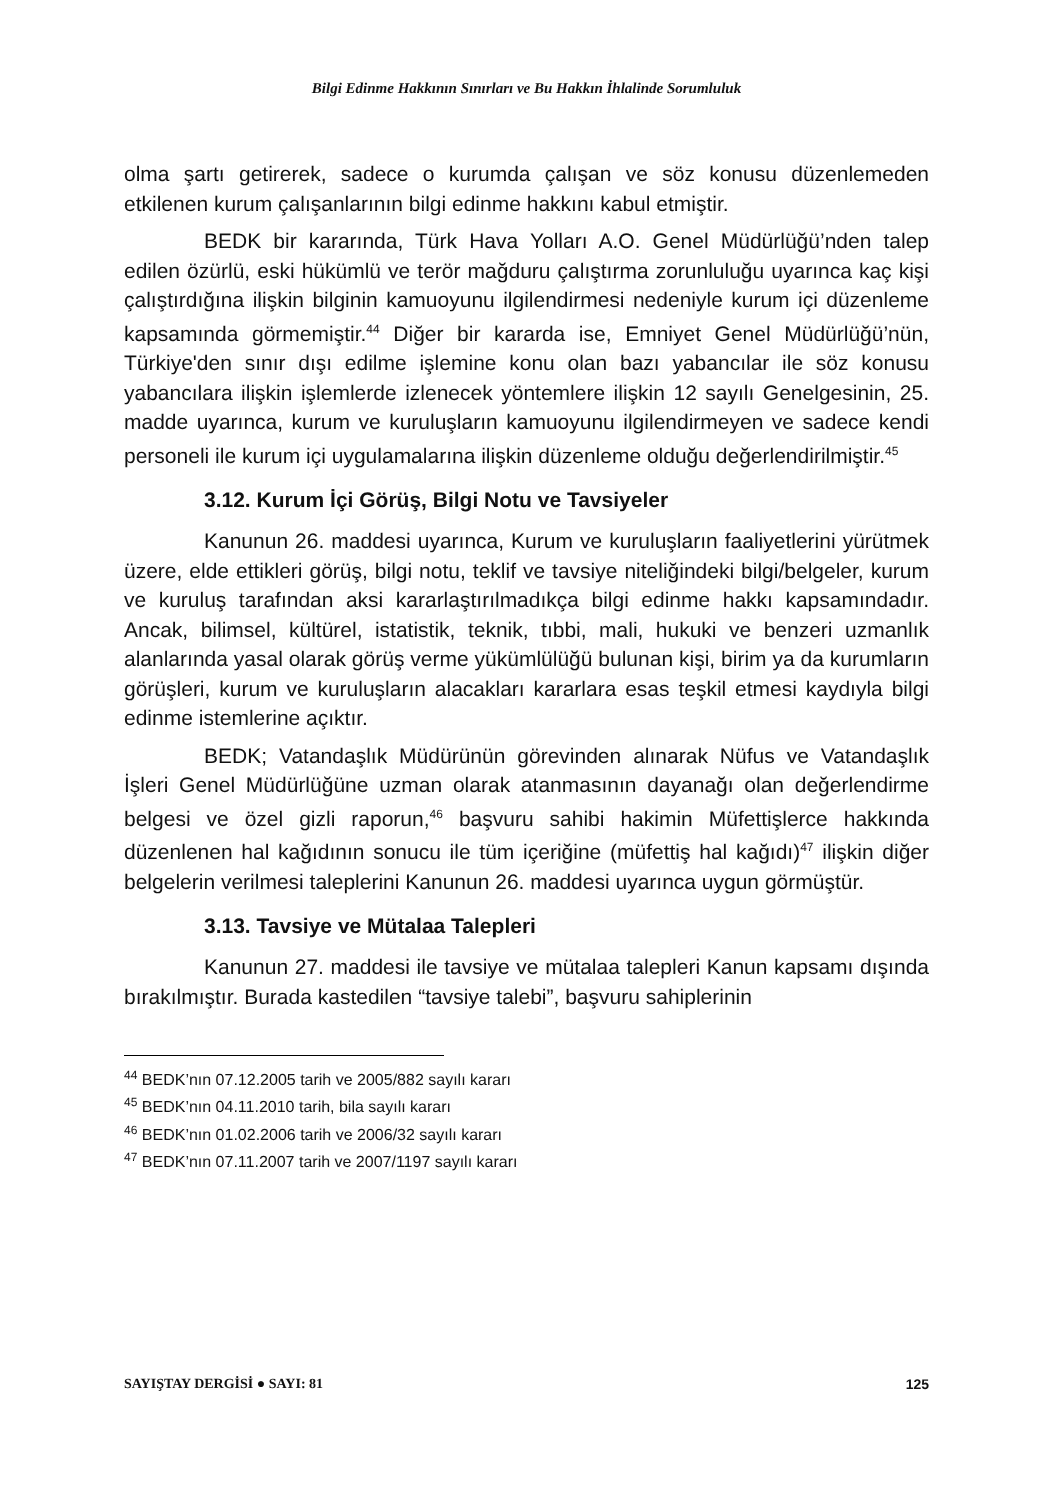Bilgi Edinme Hakkının Sınırları ve Bu Hakkın İhlalinde Sorumluluk
olma şartı getirerek, sadece o kurumda çalışan ve söz konusu düzenlemeden etkilenen kurum çalışanlarının bilgi edinme hakkını kabul etmiştir.
BEDK bir kararında, Türk Hava Yolları A.O. Genel Müdürlüğü’nden talep edilen özürlü, eski hükümlü ve terör mağduru çalıştırma zorunluluğu uyarınca kaç kişi çalıştırdığına ilişkin bilginin kamuoyunu ilgilendirmesi nedeniyle kurum içi düzenleme kapsamında görmemiştir.<sup>44</sup> Diğer bir kararda ise, Emniyet Genel Müdürlüğü’nün, Türkiye'den sınır dışı edilme işlemine konu olan bazı yabancılar ile söz konusu yabancılara ilişkin işlemlerde izlenecek yöntemlere ilişkin 12 sayılı Genelgesinin, 25. madde uyarınca, kurum ve kuruluşların kamuoyunu ilgilendirmeyen ve sadece kendi personeli ile kurum içi uygulamalarına ilişkin düzenleme olduğu değerlendirilmiştir.<sup>45</sup>
3.12. Kurum İçi Görüş, Bilgi Notu ve Tavsiyeler
Kanunun 26. maddesi uyarınca, Kurum ve kuruluşların faaliyetlerini yürütmek üzere, elde ettikleri görüş, bilgi notu, teklif ve tavsiye niteliğindeki bilgi/belgeler, kurum ve kuruluş tarafından aksi kararlaştırılmadıkça bilgi edinme hakkı kapsamındadır. Ancak, bilimsel, kültürel, istatistik, teknik, tıbbi, mali, hukuki ve benzeri uzmanlık alanlarında yasal olarak görüş verme yükümlülüğü bulunan kişi, birim ya da kurumların görüşleri, kurum ve kuruluşların alacakları kararlara esas teşkil etmesi kaydıyla bilgi edinme istemlerine açıktır.
BEDK; Vatandaşlık Müdürünün görevinden alınarak Nüfus ve Vatandaşlık İşleri Genel Müdürlüğüne uzman olarak atanmasının dayanağı olan değerlendirme belgesi ve özel gizli raporun,<sup>46</sup> başvuru sahibi hakimin Müfettişlerce hakkında düzenlenen hal kağıdının sonucu ile tüm içeriğine (müfettiş hal kağıdı)<sup>47</sup> ilişkin diğer belgelerin verilmesi taleplerini Kanunun 26. maddesi uyarınca uygun görmüştür.
3.13. Tavsiye ve Mütalaa Talepleri
Kanunun 27. maddesi ile tavsiye ve mütalaa talepleri Kanun kapsamı dışında bırakılmıştır. Burada kastedilen “tavsiye talebi”, başvuru sahiplerinin
<sup>44</sup> BEDK’nın 07.12.2005 tarih ve 2005/882 sayılı kararı
<sup>45</sup> BEDK’nın 04.11.2010 tarih, bila sayılı kararı
<sup>46</sup> BEDK’nın 01.02.2006 tarih ve 2006/32 sayılı kararı
<sup>47</sup> BEDK’nın 07.11.2007 tarih ve 2007/1197 sayılı kararı
SAYIŞTAY DERGİSİ ● SAYI: 81 125